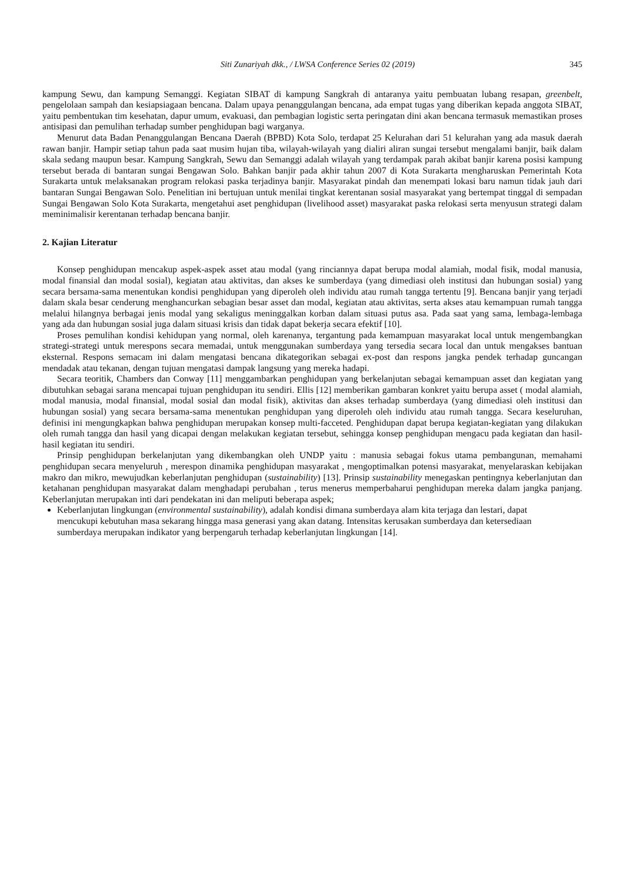Siti Zunariyah dkk., / LWSA Conference Series 02 (2019) 345
kampung Sewu, dan kampung Semanggi. Kegiatan SIBAT di kampung Sangkrah di antaranya yaitu pembuatan lubang resapan, greenbelt, pengelolaan sampah dan kesiapsiagaan bencana. Dalam upaya penanggulangan bencana, ada empat tugas yang diberikan kepada anggota SIBAT, yaitu pembentukan tim kesehatan, dapur umum, evakuasi, dan pembagian logistic serta peringatan dini akan bencana termasuk memastikan proses antisipasi dan pemulihan terhadap sumber penghidupan bagi warganya.
Menurut data Badan Penanggulangan Bencana Daerah (BPBD) Kota Solo, terdapat 25 Kelurahan dari 51 kelurahan yang ada masuk daerah rawan banjir. Hampir setiap tahun pada saat musim hujan tiba, wilayah-wilayah yang dialiri aliran sungai tersebut mengalami banjir, baik dalam skala sedang maupun besar. Kampung Sangkrah, Sewu dan Semanggi adalah wilayah yang terdampak parah akibat banjir karena posisi kampung tersebut berada di bantaran sungai Bengawan Solo. Bahkan banjir pada akhir tahun 2007 di Kota Surakarta mengharuskan Pemerintah Kota Surakarta untuk melaksanakan program relokasi paska terjadinya banjir. Masyarakat pindah dan menempati lokasi baru namun tidak jauh dari bantaran Sungai Bengawan Solo. Penelitian ini bertujuan untuk menilai tingkat kerentanan sosial masyarakat yang bertempat tinggal di sempadan Sungai Bengawan Solo Kota Surakarta, mengetahui aset penghidupan (livelihood asset) masyarakat paska relokasi serta menyusun strategi dalam meminimalisir kerentanan terhadap bencana banjir.
2. Kajian Literatur
Konsep penghidupan mencakup aspek-aspek asset atau modal (yang rinciannya dapat berupa modal alamiah, modal fisik, modal manusia, modal finansial dan modal sosial), kegiatan atau aktivitas, dan akses ke sumberdaya (yang dimediasi oleh institusi dan hubungan sosial) yang secara bersama-sama menentukan kondisi penghidupan yang diperoleh oleh individu atau rumah tangga tertentu [9]. Bencana banjir yang terjadi dalam skala besar cenderung menghancurkan sebagian besar asset dan modal, kegiatan atau aktivitas, serta akses atau kemampuan rumah tangga melalui hilangnya berbagai jenis modal yang sekaligus meninggalkan korban dalam situasi putus asa. Pada saat yang sama, lembaga-lembaga yang ada dan hubungan sosial juga dalam situasi krisis dan tidak dapat bekerja secara efektif [10].
Proses pemulihan kondisi kehidupan yang normal, oleh karenanya, tergantung pada kemampuan masyarakat local untuk mengembangkan strategi-strategi untuk merespons secara memadai, untuk menggunakan sumberdaya yang tersedia secara local dan untuk mengakses bantuan eksternal. Respons semacam ini dalam mengatasi bencana dikategorikan sebagai ex-post dan respons jangka pendek terhadap guncangan mendadak atau tekanan, dengan tujuan mengatasi dampak langsung yang mereka hadapi.
Secara teoritik, Chambers dan Conway [11] menggambarkan penghidupan yang berkelanjutan sebagai kemampuan asset dan kegiatan yang dibutuhkan sebagai sarana mencapai tujuan penghidupan itu sendiri. Ellis [12] memberikan gambaran konkret yaitu berupa asset ( modal alamiah, modal manusia, modal finansial, modal sosial dan modal fisik), aktivitas dan akses terhadap sumberdaya (yang dimediasi oleh institusi dan hubungan sosial) yang secara bersama-sama menentukan penghidupan yang diperoleh oleh individu atau rumah tangga. Secara keseluruhan, definisi ini mengungkapkan bahwa penghidupan merupakan konsep multi-facceted. Penghidupan dapat berupa kegiatan-kegiatan yang dilakukan oleh rumah tangga dan hasil yang dicapai dengan melakukan kegiatan tersebut, sehingga konsep penghidupan mengacu pada kegiatan dan hasil-hasil kegiatan itu sendiri.
Prinsip penghidupan berkelanjutan yang dikembangkan oleh UNDP yaitu : manusia sebagai fokus utama pembangunan, memahami penghidupan secara menyeluruh , merespon dinamika penghidupan masyarakat , mengoptimalkan potensi masyarakat, menyelaraskan kebijakan makro dan mikro, mewujudkan keberlanjutan penghidupan (sustainability) [13]. Prinsip sustainability menegaskan pentingnya keberlanjutan dan ketahanan penghidupan masyarakat dalam menghadapi perubahan , terus menerus memperbaharui penghidupan mereka dalam jangka panjang. Keberlanjutan merupakan inti dari pendekatan ini dan meliputi beberapa aspek;
Keberlanjutan lingkungan (environmental sustainability), adalah kondisi dimana sumberdaya alam kita terjaga dan lestari, dapat mencukupi kebutuhan masa sekarang hingga masa generasi yang akan datang. Intensitas kerusakan sumberdaya dan ketersediaan sumberdaya merupakan indikator yang berpengaruh terhadap keberlanjutan lingkungan [14].